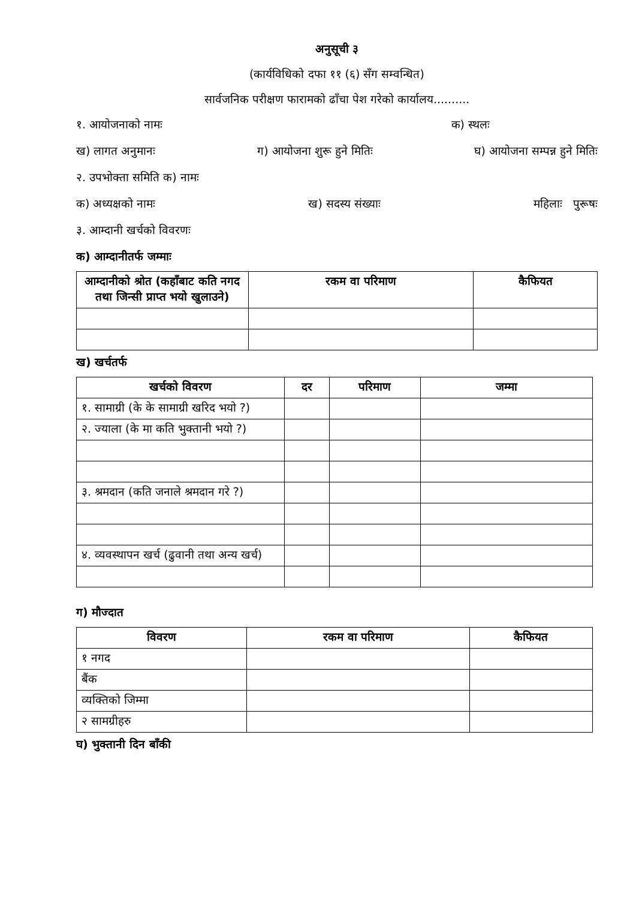अनुसूची ३
(कार्यविधिको दफा ११ (६) सँग सम्वन्धित)
सार्वजनिक परीक्षण फारामको ढाँचा पेश गरेको कार्यालय..........
१. आयोजनाको नामः क) स्थलः
ख) लागत अनुमानः ग) आयोजना शुरू हुने मितिः घ) आयोजना सम्पन्न हुने मितिः
२. उपभोक्ता समिति क) नामः
क) अध्यक्षको नामः ख) सदस्य संख्याः महिलाः पुरूषः
३. आम्दानी खर्चको विवरणः
क) आम्दानीतर्फ जम्माः
| आम्दानीको श्रोत (कहाँबाट कति नगद तथा जिन्सी प्राप्त भयो खुलाउने) | रकम वा परिमाण | कैफियत |
| --- | --- | --- |
ख) खर्चतर्फ
| खर्चको विवरण | दर | परिमाण | जम्मा |
| --- | --- | --- | --- |
| १. सामाग्री (के के सामाग्री खरिद भयो ?) | | | |
| २. ज्याला (के मा कति भुक्तानी भयो ?) | | | |
| ३. श्रमदान (कति जनाले श्रमदान गरे ?) | | | |
| ४. व्यवस्थापन खर्च (ढुवानी तथा अन्य खर्च) | | | |
ग) मौज्दात
| विवरण | रकम वा परिमाण | कैफियत |
| --- | --- | --- |
| १ नगद | | |
| बैंक | | |
| व्यक्तिको जिम्मा | | |
| २ सामग्रीहरु | | |
घ) भुक्तानी दिन बाँकी